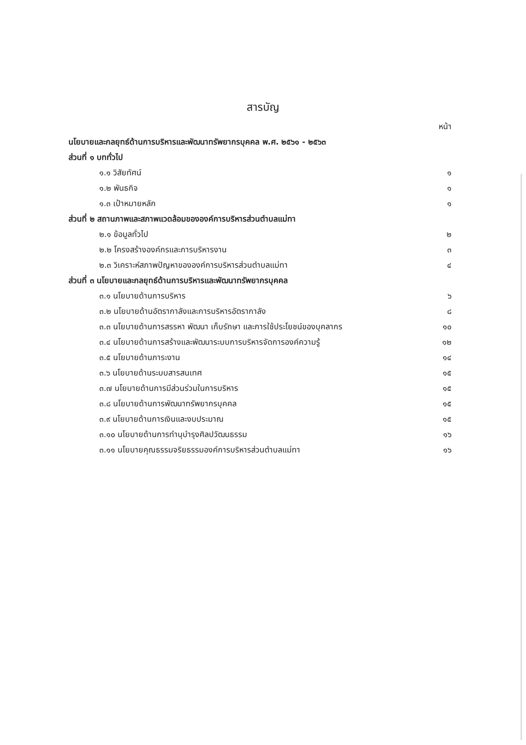สารบัญ
หน้า
นโยบายและกลยุทธ์ด้านการบริหารและพัฒนาทรัพยากรบุคคล พ.ศ. ๒๕๖๑ - ๒๕๖๓
ส่วนที่ ๑ บททั่วไป
๑.๑ วิสัยทัศน์ ๑
๑.๒ พันธกิจ ๑
๑.๓ เป้าหมายหลัก ๑
ส่วนที่ ๒ สถานภาพและสภาพแวดล้อมขององค์การบริหารส่วนตำบลแม่ทา
๒.๑ ข้อมูลทั่วไป ๒
๒.๒ โครงสร้างองค์กรและการบริหารงาน ๓
๒.๓ วิเคราะห์สภาพปัญหาขององค์การบริหารส่วนตำบลแม่ทา ๔
ส่วนที่ ๓ นโยบายและกลยุทธ์ด้านการบริหารและพัฒนาทรัพยากรบุคคล
๓.๑ นโยบายด้านการบริหาร ๖
๓.๒ นโยบายด้านอัตรากาลังและการบริหารอัตรากาลัง ๘
๓.๓ นโยบายด้านการสรรหา พัฒนา เก็บรักษา และการใช้ประโยชน์ของบุคลากร ๑๐
๓.๔ นโยบายด้านการสร้างและพัฒนาระบบการบริหารจัดการองค์ความรู้ ๑๒
๓.๕ นโยบายด้านภาระงาน ๑๔
๓.๖ นโยบายด้านระบบสารสนเทศ ๑๕
๓.๗ นโยบายด้านการมีส่วนร่วมในการบริหาร ๑๕
๓.๘ นโยบายด้านการพัฒนาทรัพยากรบุคคล ๑๕
๓.๙ นโยบายด้านการเงินและงบประมาณ ๑๕
๓.๑๐ นโยบายด้านการทำนุบำรุงศิลปวัฒนธรรม ๑๖
๓.๑๑ นโยบายคุณธรรมจริยธรรมองค์การบริหารส่วนตำบลแม่ทา ๑๖